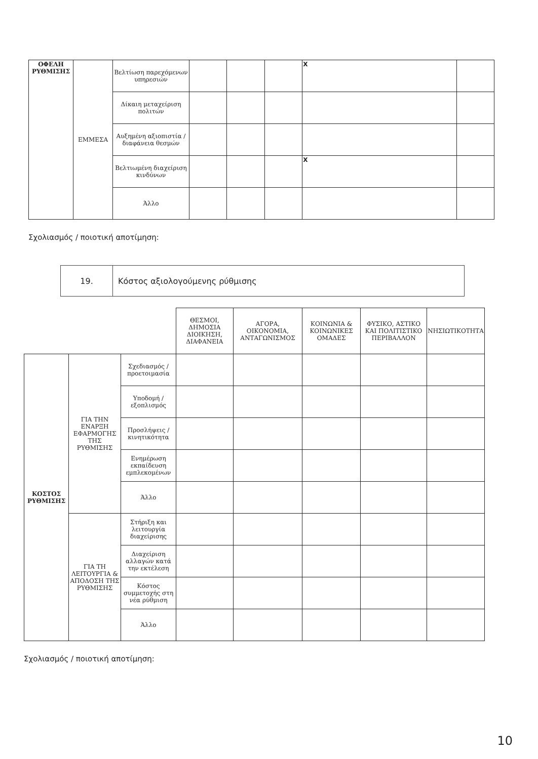| ΟΦΕΛΗ ΡΥΘΜΙΣΗΣ | ΕΜΜΕΣΑ | Βελτίωση παρεχόμενων υπηρεσιών | | | | X | |
| | | Δίκαιη μεταχείριση πολιτών | | | | | |
| | | Αυξημένη αξιοπιστία / διαφάνεια θεσμών | | | | | |
| | | Βελτιωμένη διαχείριση κινδύνων | | | | X | |
| | | Άλλο | | | | | |
Σχολιασμός / ποιοτική αποτίμηση:
| 19. | Κόστος αξιολογούμενης ρύθμισης |
| | | | ΘΕΣΜΟΙ, ΔΗΜΟΣΙΑ ΔΙΟΙΚΗΣΗ, ΔΙΑΦΑΝΕΙΑ | ΑΓΟΡΑ, ΟΙΚΟΝΟΜΙΑ, ΑΝΤΑΓΩΝΙΣΜΟΣ | ΚΟΙΝΩΝΙΑ & ΚΟΙΝΩΝΙΚΕΣ ΟΜΑΔΕΣ | ΦΥΣΙΚΟ, ΑΣΤΙΚΟ ΚΑΙ ΠΟΛΙΤΙΣΤΙΚΟ ΠΕΡΙΒΑΛΛΟΝ | ΝΗΣΙΩΤΙΚΟΤΗΤΑ |
| ΚΟΣΤΟΣ ΡΥΘΜΙΣΗΣ | ΓΙΑ ΤΗΝ ΕΝΑΡΞΗ ΕΦΑΡΜΟΓΗΣ ΤΗΣ ΡΥΘΜΙΣΗΣ | Σχεδιασμός / προετοιμασία | | | | | |
| | | Υποδομή / εξοπλισμός | | | | | |
| | | Προσλήψεις / κινητικότητα | | | | | |
| | | Ενημέρωση εκπαίδευση εμπλεκομένων | | | | | |
| | | Άλλο | | | | | |
| | ΓΙΑ ΤΗ ΛΕΙΤΟΥΡΓΙΑ & ΑΠΟΔΟΣΗ ΤΗΣ ΡΥΘΜΙΣΗΣ | Στήριξη και λειτουργία διαχείρισης | | | | | |
| | | Διαχείριση αλλαγών κατά την εκτέλεση | | | | | |
| | | Κόστος συμμετοχής στη νέα ρύθμιση | | | | | |
| | | Άλλο | | | | | |
Σχολιασμός / ποιοτική αποτίμηση:
10